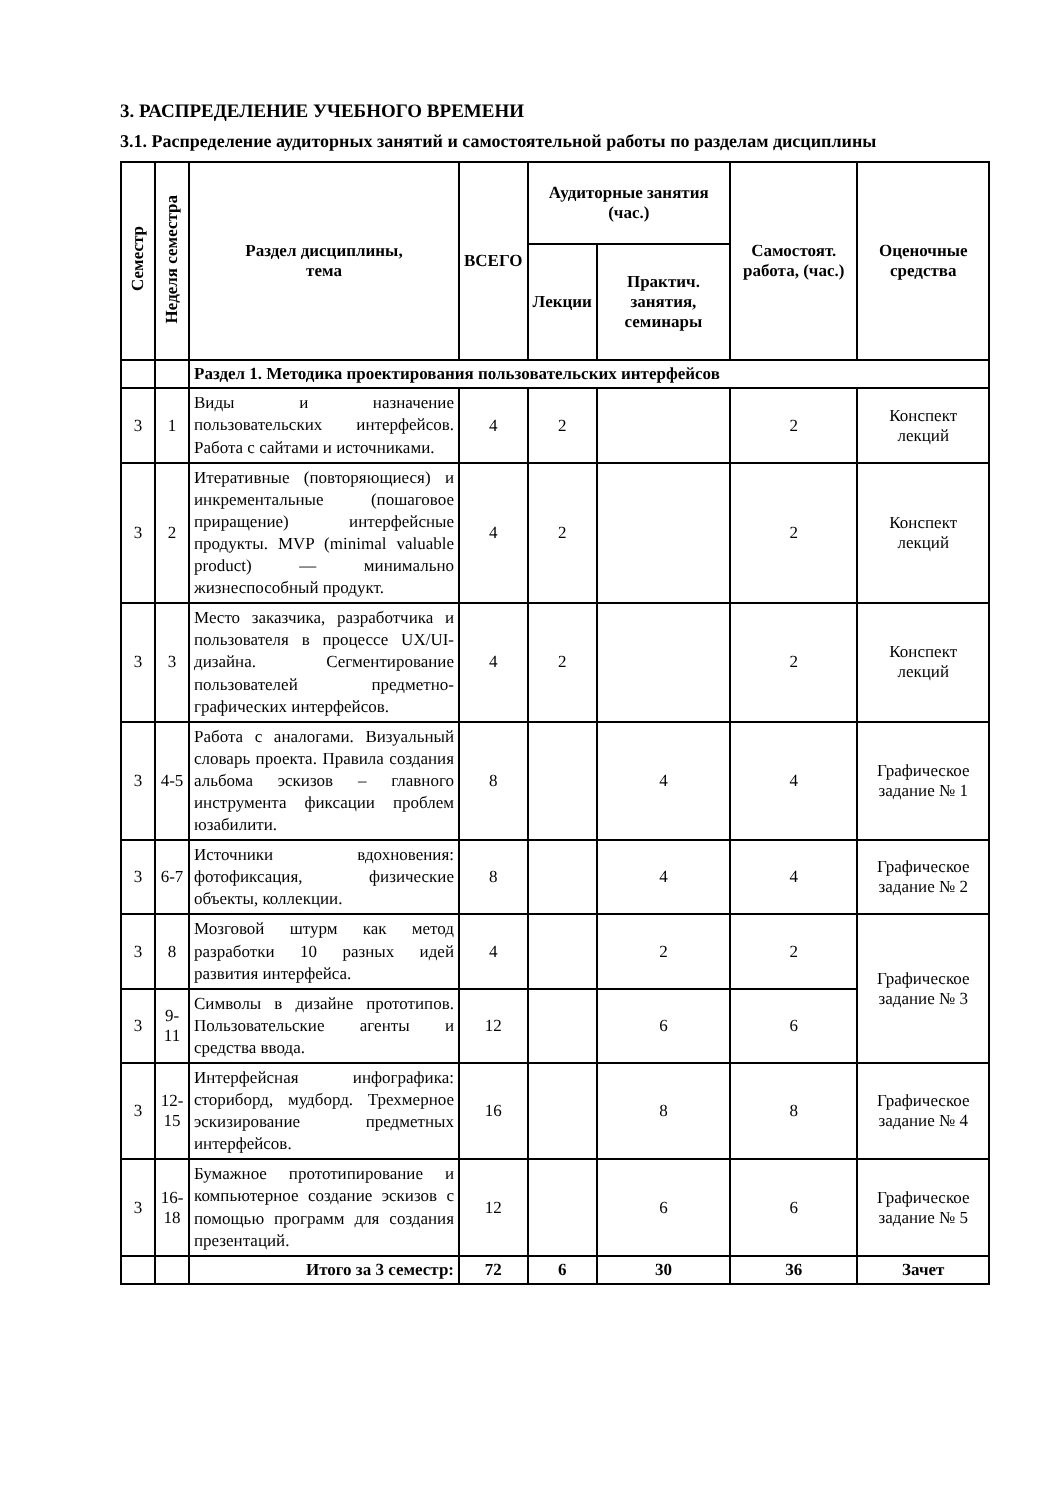3. РАСПРЕДЕЛЕНИЕ УЧЕБНОГО ВРЕМЕНИ
3.1. Распределение аудиторных занятий и самостоятельной работы по разделам дисциплины
| Семестр | Неделя семестра | Раздел дисциплины, тема | ВСЕГО | Аудиторные занятия (час.) | | Самостоят. работа, (час.) | Оценочные средства |
| --- | --- | --- | --- | --- | --- | --- | --- |
| | | | | Лекции | Практич. занятия, семинары | | |
| | | Раздел 1. Методика проектирования пользовательских интерфейсов | | | | | |
| 3 | 1 | Виды и назначение пользовательских интерфейсов. Работа с сайтами и источниками. | 4 | 2 | | 2 | Конспект лекций |
| 3 | 2 | Итеративные (повторяющиеся) и инкрементальные (пошаговое приращение) интерфейсные продукты. MVP (minimal valuable product) — минимально жизнеспособный продукт. | 4 | 2 | | 2 | Конспект лекций |
| 3 | 3 | Место заказчика, разработчика и пользователя в процессе UX/UI-дизайна. Сегментирование пользователей предметно-графических интерфейсов. | 4 | 2 | | 2 | Конспект лекций |
| 3 | 4-5 | Работа с аналогами. Визуальный словарь проекта. Правила создания альбома эскизов – главного инструмента фиксации проблем юзабилити. | 8 | | 4 | 4 | Графическое задание № 1 |
| 3 | 6-7 | Источники вдохновения: фотофиксация, физические объекты, коллекции. | 8 | | 4 | 4 | Графическое задание № 2 |
| 3 | 8 | Мозговой штурм как метод разработки 10 разных идей развития интерфейса. | 4 | | 2 | 2 | Графическое задание № 3 |
| 3 | 9-11 | Символы в дизайне прототипов. Пользовательские агенты и средства ввода. | 12 | | 6 | 6 | |
| 3 | 12-15 | Интерфейсная инфографика: сториборд, мудборд. Трехмерное эскизирование предметных интерфейсов. | 16 | | 8 | 8 | Графическое задание № 4 |
| 3 | 16-18 | Бумажное прототипирование и компьютерное создание эскизов с помощью программ для создания презентаций. | 12 | | 6 | 6 | Графическое задание № 5 |
| | | Итого за 3 семестр: | 72 | 6 | 30 | 36 | Зачет |